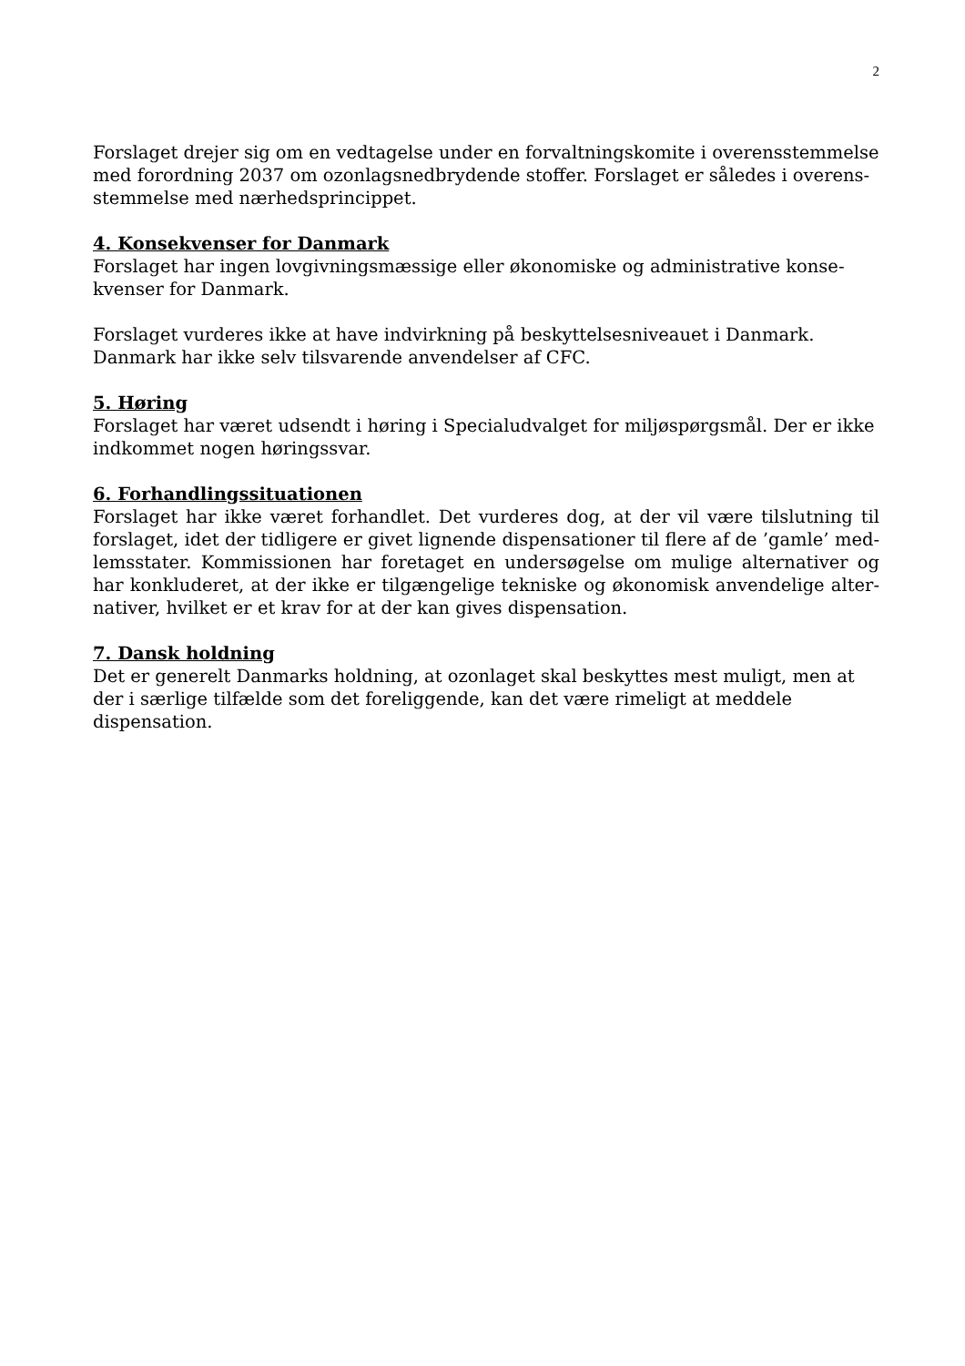2
Forslaget drejer sig om en vedtagelse under en forvaltningskomite i overensstemmelse med forordning 2037 om ozonlagsnedbrydende stoffer. Forslaget er således i overens­stemmelse med nærhedsprincippet.
4. Konsekvenser for Danmark
Forslaget har ingen lovgivningsmæssige eller økonomiske og administrative konse­kvenser for Danmark.
Forslaget vurderes ikke at have indvirkning på beskyttelsesniveauet i Danmark. Danmark har ikke selv tilsvarende anvendelser af CFC.
5. Høring
Forslaget har været udsendt i høring i Specialudvalget for miljøspørgsmål. Der er ikke indkommet nogen høringssvar.
6. Forhandlingssituationen
Forslaget har ikke været forhandlet. Det vurderes dog, at der vil være tilslutning til forslaget, idet der tidligere er givet lignende dispensationer til flere af de ’gamle’ med­lemsstater. Kommissionen har foretaget en undersøgelse om mulige alternativer og har konkluderet, at der ikke er tilgængelige tekniske og økonomisk anvendelige alter­nativer, hvilket er et krav for at der kan gives dispensation.
7. Dansk holdning
Det er generelt Danmarks holdning, at ozonlaget skal beskyttes mest muligt, men at der i særlige tilfælde som det foreliggende, kan det være rimeligt at meddele dispensa­tion.